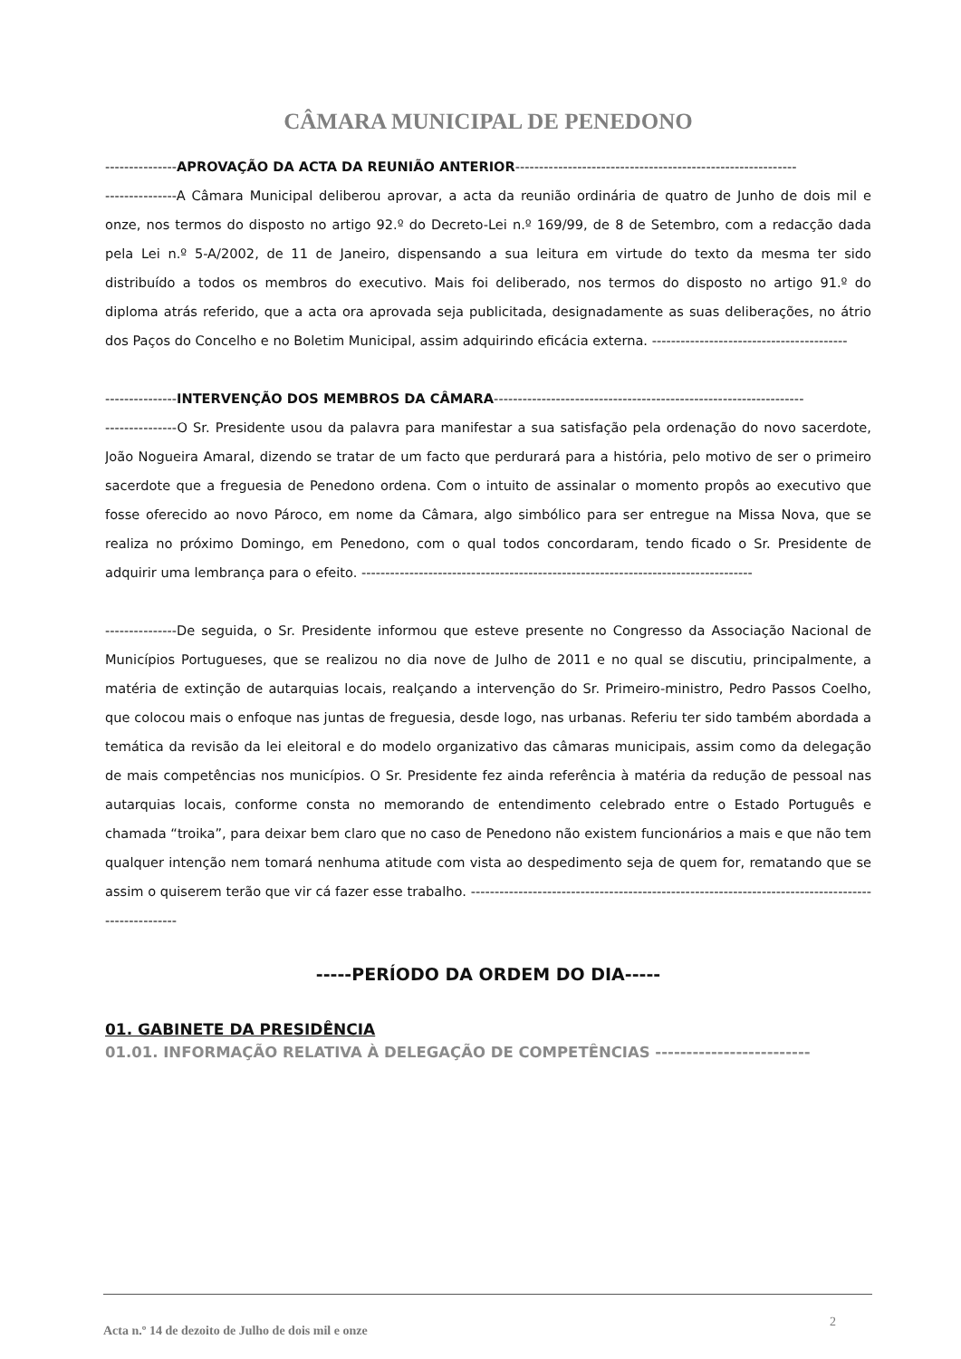CÂMARA MUNICIPAL DE PENEDONO
---------------APROVAÇÃO DA ACTA DA REUNIÃO ANTERIOR-----------------------------------------------------------
---------------A Câmara Municipal deliberou aprovar, a acta da reunião ordinária de quatro de Junho de dois mil e onze, nos termos do disposto no artigo 92.º do Decreto-Lei n.º 169/99, de 8 de Setembro, com a redacção dada pela Lei n.º 5-A/2002, de 11 de Janeiro, dispensando a sua leitura em virtude do texto da mesma ter sido distribuído a todos os membros do executivo. Mais foi deliberado, nos termos do disposto no artigo 91.º do diploma atrás referido, que a acta ora aprovada seja publicitada, designadamente as suas deliberações, no átrio dos Paços do Concelho e no Boletim Municipal, assim adquirindo eficácia externa. -----------------------------------------
---------------INTERVENÇÃO DOS MEMBROS DA CÂMARA-----------------------------------------------------------------
---------------O Sr. Presidente usou da palavra para manifestar a sua satisfação pela ordenação do novo sacerdote, João Nogueira Amaral, dizendo se tratar de um facto que perdurará para a história, pelo motivo de ser o primeiro sacerdote que a freguesia de Penedono ordena. Com o intuito de assinalar o momento propôs ao executivo que fosse oferecido ao novo Pároco, em nome da Câmara, algo simbólico para ser entregue na Missa Nova, que se realiza no próximo Domingo, em Penedono, com o qual todos concordaram, tendo ficado o Sr. Presidente de adquirir uma lembrança para o efeito. ----------------------------------------------------------------------------------
---------------De seguida, o Sr. Presidente informou que esteve presente no Congresso da Associação Nacional de Municípios Portugueses, que se realizou no dia nove de Julho de 2011 e no qual se discutiu, principalmente, a matéria de extinção de autarquias locais, realçando a intervenção do Sr. Primeiro-ministro, Pedro Passos Coelho, que colocou mais o enfoque nas juntas de freguesia, desde logo, nas urbanas. Referiu ter sido também abordada a temática da revisão da lei eleitoral e do modelo organizativo das câmaras municipais, assim como da delegação de mais competências nos municípios. O Sr. Presidente fez ainda referência à matéria da redução de pessoal nas autarquias locais, conforme consta no memorando de entendimento celebrado entre o Estado Português e chamada “troika”, para deixar bem claro que no caso de Penedono não existem funcionários a mais e que não tem qualquer intenção nem tomará nenhuma atitude com vista ao despedimento seja de quem for, rematando que se assim o quiserem terão que vir cá fazer esse trabalho. ---------------------------------------------------------------------------------------------------
-----PERÍODO DA ORDEM DO DIA-----
01. GABINETE DA PRESIDÊNCIA
01.01. INFORMAÇÃO RELATIVA À DELEGAÇÃO DE COMPETÊNCIAS -------------------------
Acta n.º 14 de dezoito de Julho de dois mil e onze 2